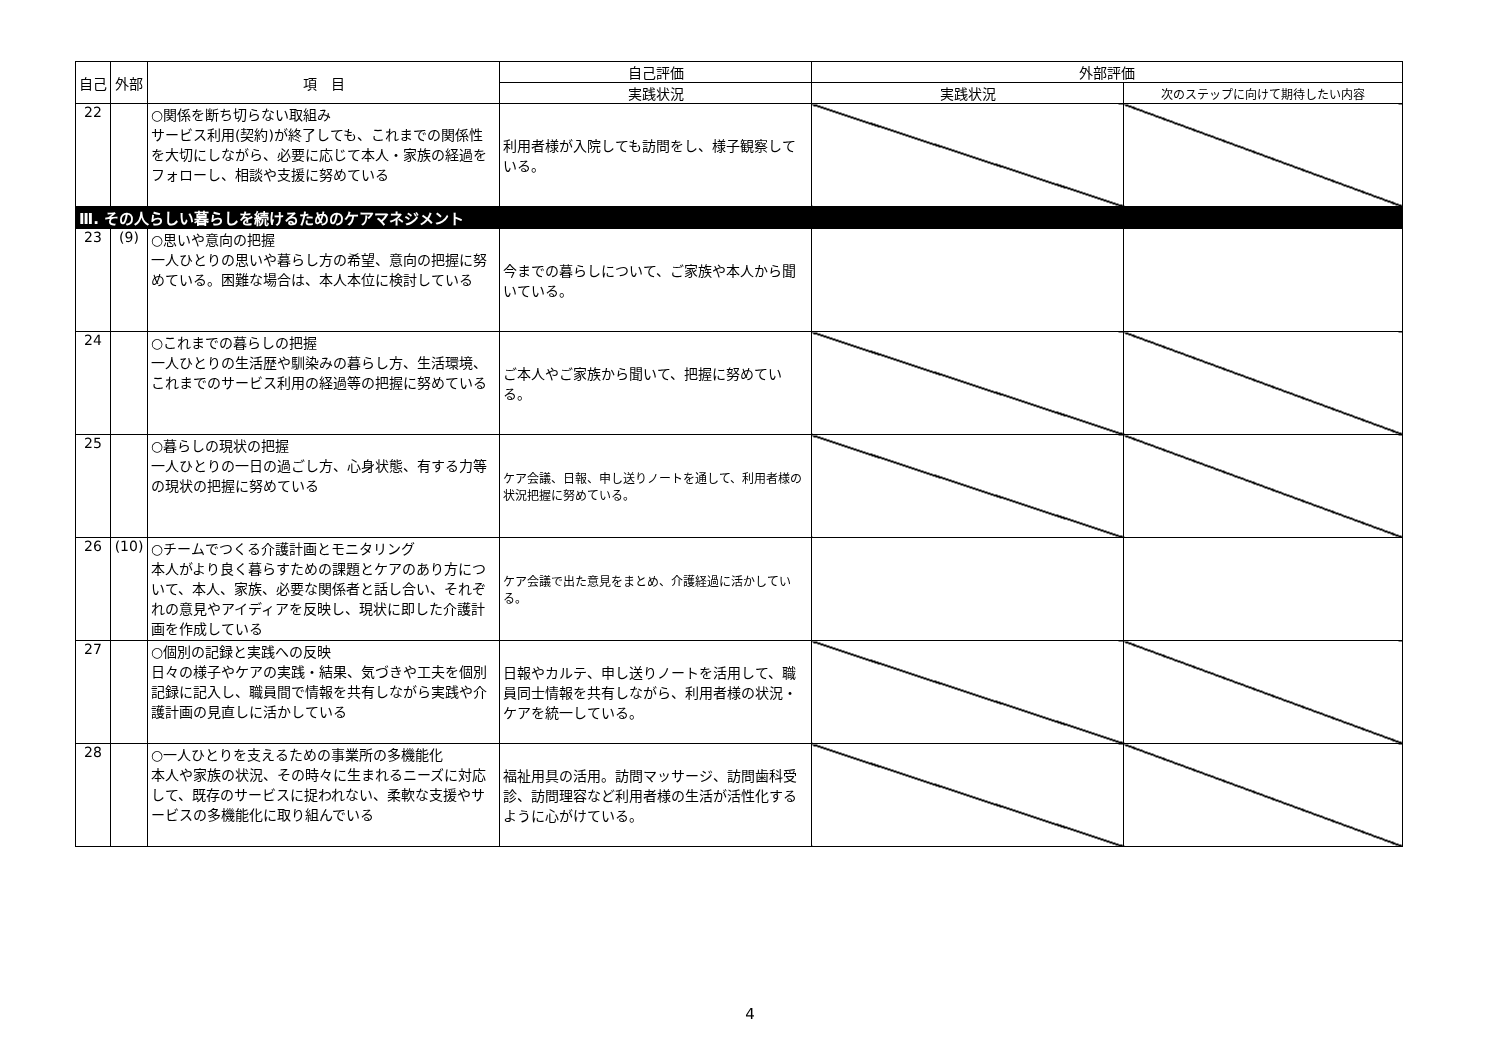| 自己 | 外部 | 項 目 | 自己評価 | 外部評価 | |
| --- | --- | --- | --- | --- | --- |
| | | | 実践状況 | 実践状況 | 次のステップに向けて期待したい内容 |
| 22 | | ○関係を断ち切らない取組み サービス利用(契約)が終了しても、これまでの関係性を大切にしながら、必要に応じて本人・家族の経過をフォローし、相談や支援に努めている | 利用者様が入院しても訪問をし、様子観察している。 | | |
| Ⅲ. その人らしい暮らしを続けるためのケアマネジメント | | | | | |
| 23 | (9) | ○思いや意向の把握 一人ひとりの思いや暮らし方の希望、意向の把握に努めている。困難な場合は、本人本位に検討している | 今までの暮らしについて、ご家族や本人から聞いている。 | | |
| 24 | | ○これまでの暮らしの把握 一人ひとりの生活歴や馴染みの暮らし方、生活環境、これまでのサービス利用の経過等の把握に努めている | ご本人やご家族から聞いて、把握に努めている。 | | |
| 25 | | ○暮らしの現状の把握 一人ひとりの一日の過ごし方、心身状態、有する力等の現状の把握に努めている | ケア会議、日報、申し送りノートを通して、利用者様の状況把握に努めている。 | | |
| 26 | (10) | ○チームでつくる介護計画とモニタリング 本人がより良く暮らすための課題とケアのあり方について、本人、家族、必要な関係者と話し合い、それぞれの意見やアイディアを反映し、現状に即した介護計画を作成している | ケア会議で出た意見をまとめ、介護経過に活かしている。 | | |
| 27 | | ○個別の記録と実践への反映 日々の様子やケアの実践・結果、気づきや工夫を個別記録に記入し、職員間で情報を共有しながら実践や介護計画の見直しに活かしている | 日報やカルテ、申し送りノートを活用して、職員同士情報を共有しながら、利用者様の状況・ケアを統一している。 | | |
| 28 | | ○一人ひとりを支えるための事業所の多機能化 本人や家族の状況、その時々に生まれるニーズに対応して、既存のサービスに捉われない、柔軟な支援やサービスの多機能化に取り組んでいる | 福祉用具の活用。訪問マッサージ、訪問歯科受診、訪問理容など利用者様の生活が活性化するように心がけている。 | | |
4